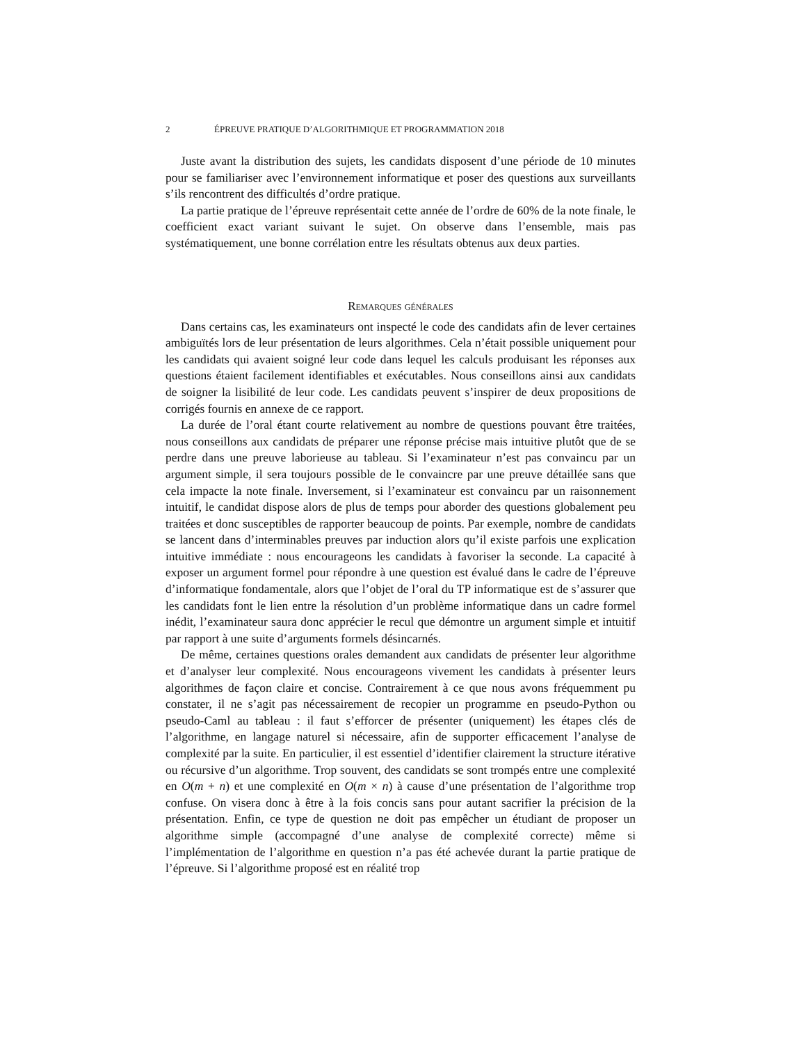2 ÉPREUVE PRATIQUE D’ALGORITHMIQUE ET PROGRAMMATION 2018
Juste avant la distribution des sujets, les candidats disposent d’une période de 10 minutes pour se familiariser avec l’environnement informatique et poser des questions aux surveillants s’ils rencontrent des difficultés d’ordre pratique.
La partie pratique de l’épreuve représentait cette année de l’ordre de 60% de la note finale, le coefficient exact variant suivant le sujet. On observe dans l’ensemble, mais pas systématiquement, une bonne corrélation entre les résultats obtenus aux deux parties.
Remarques générales
Dans certains cas, les examinateurs ont inspecté le code des candidats afin de lever certaines ambiguïtés lors de leur présentation de leurs algorithmes. Cela n’était possible uniquement pour les candidats qui avaient soigné leur code dans lequel les calculs produisant les réponses aux questions étaient facilement identifiables et exécutables. Nous conseillons ainsi aux candidats de soigner la lisibilité de leur code. Les candidats peuvent s’inspirer de deux propositions de corrigés fournis en annexe de ce rapport.
La durée de l’oral étant courte relativement au nombre de questions pouvant être traitées, nous conseillons aux candidats de préparer une réponse précise mais intuitive plutôt que de se perdre dans une preuve laborieuse au tableau. Si l’examinateur n’est pas convaincu par un argument simple, il sera toujours possible de le convaincre par une preuve détaillée sans que cela impacte la note finale. Inversement, si l’examinateur est convaincu par un raisonnement intuitif, le candidat dispose alors de plus de temps pour aborder des questions globalement peu traitées et donc susceptibles de rapporter beaucoup de points. Par exemple, nombre de candidats se lancent dans d’interminables preuves par induction alors qu’il existe parfois une explication intuitive immédiate : nous encourageons les candidats à favoriser la seconde. La capacité à exposer un argument formel pour répondre à une question est évalué dans le cadre de l’épreuve d’informatique fondamentale, alors que l’objet de l’oral du TP informatique est de s’assurer que les candidats font le lien entre la résolution d’un problème informatique dans un cadre formel inédit, l’examinateur saura donc apprécier le recul que démontre un argument simple et intuitif par rapport à une suite d’arguments formels désincarnés.
De même, certaines questions orales demandent aux candidats de présenter leur algorithme et d’analyser leur complexité. Nous encourageons vivement les candidats à présenter leurs algorithmes de façon claire et concise. Contrairement à ce que nous avons fréquemment pu constater, il ne s’agit pas nécessairement de recopier un programme en pseudo-Python ou pseudo-Caml au tableau : il faut s’efforcer de présenter (uniquement) les étapes clés de l’algorithme, en langage naturel si nécessaire, afin de supporter efficacement l’analyse de complexité par la suite. En particulier, il est essentiel d’identifier clairement la structure itérative ou récursive d’un algorithme. Trop souvent, des candidats se sont trompés entre une complexité en O(m + n) et une complexité en O(m × n) à cause d’une présentation de l’algorithme trop confuse. On visera donc à être à la fois concis sans pour autant sacrifier la précision de la présentation. Enfin, ce type de question ne doit pas empêcher un étudiant de proposer un algorithme simple (accompagné d’une analyse de complexité correcte) même si l’implémentation de l’algorithme en question n’a pas été achevée durant la partie pratique de l’épreuve. Si l’algorithme proposé est en réalité trop